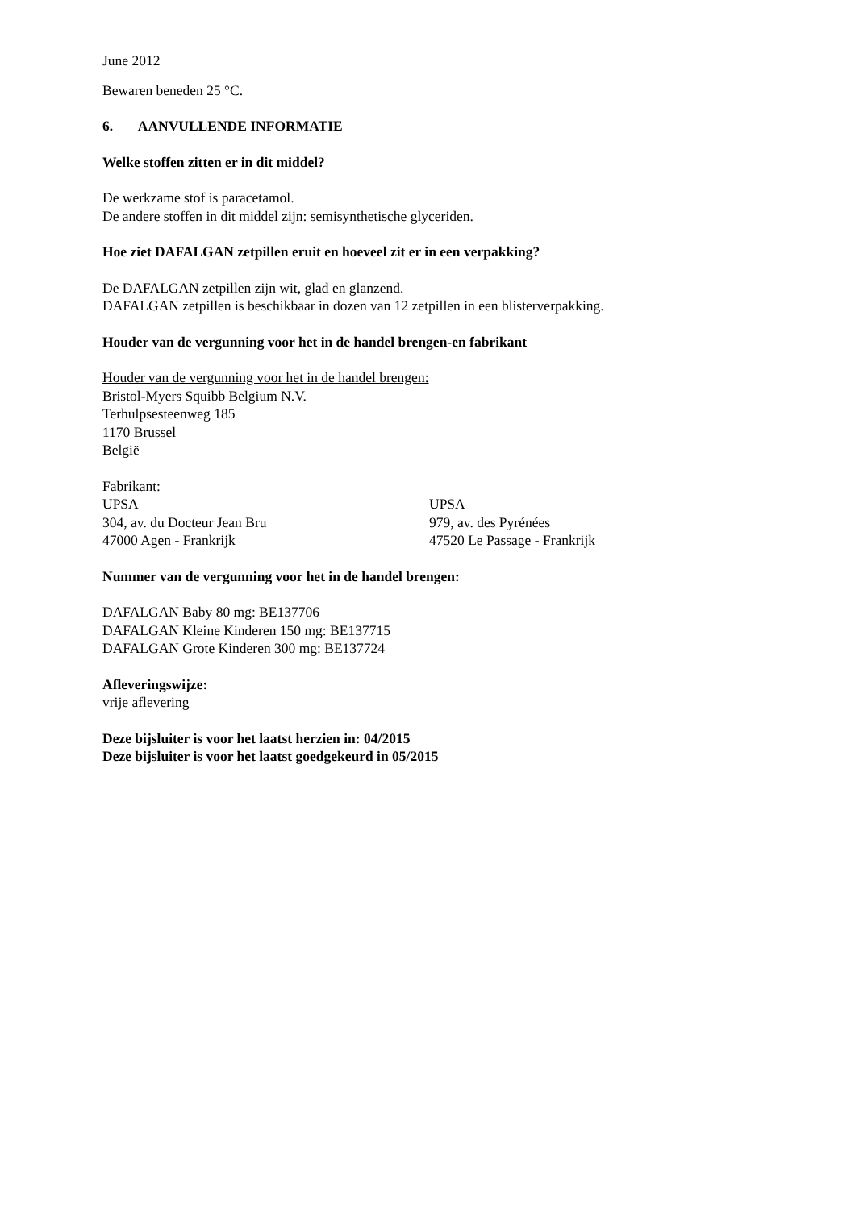June 2012
Bewaren beneden 25 °C.
6. AANVULLENDE INFORMATIE
Welke stoffen zitten er in dit middel?
De werkzame stof is paracetamol.
De andere stoffen in dit middel zijn: semisynthetische glyceriden.
Hoe ziet DAFALGAN zetpillen eruit en hoeveel zit er in een verpakking?
De DAFALGAN zetpillen zijn wit, glad en glanzend.
DAFALGAN zetpillen is beschikbaar in dozen van 12 zetpillen in een blisterverpakking.
Houder van de vergunning voor het in de handel brengen-en fabrikant
Houder van de vergunning voor het in de handel brengen:
Bristol-Myers Squibb Belgium N.V.
Terhulpsesteenweg 185
1170 Brussel
België
Fabrikant:
UPSA
304, av. du Docteur Jean Bru
47000 Agen - Frankrijk
UPSA
979, av. des Pyrénées
47520 Le Passage - Frankrijk
Nummer van de vergunning voor het in de handel brengen:
DAFALGAN Baby 80 mg: BE137706
DAFALGAN Kleine Kinderen 150 mg: BE137715
DAFALGAN Grote Kinderen 300 mg: BE137724
Afleveringswijze:
vrije aflevering
Deze bijsluiter is voor het laatst herzien in: 04/2015
Deze bijsluiter is voor het laatst goedgekeurd in 05/2015